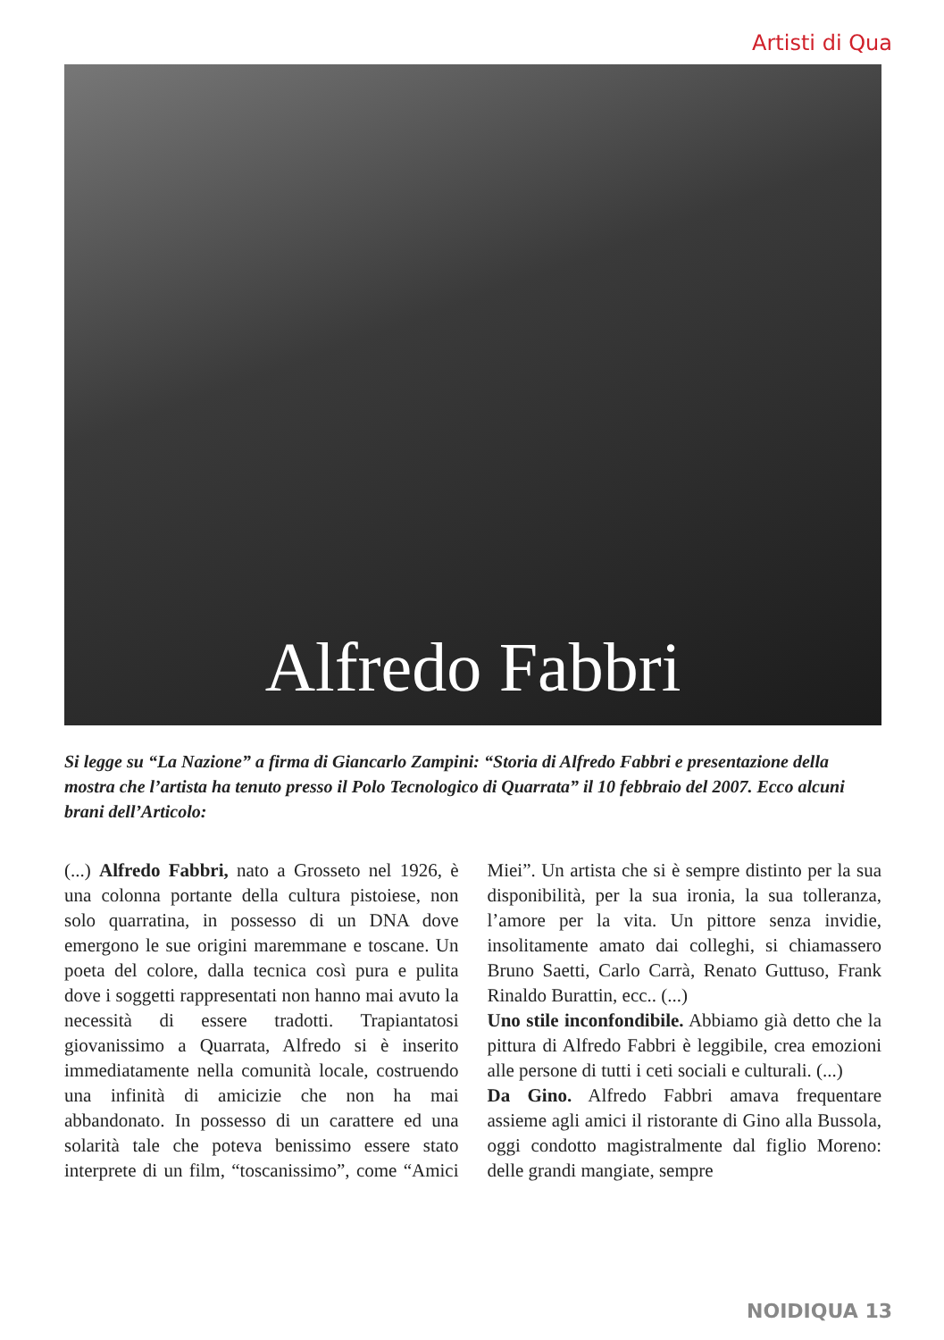Artisti di Qua
Alfredo Fabbri
Si legge su “La Nazione” a firma di Giancarlo Zampini: “Storia di Alfredo Fabbri e presentazione della mostra che l’artista ha tenuto presso il Polo Tecnologico di Quarrata” il 10 febbraio del 2007. Ecco alcuni brani dell’Articolo:
(...) Alfredo Fabbri, nato a Grosseto nel 1926, è una colonna portante della cultura pistoiese, non solo quarratina, in possesso di un DNA dove emergono le sue origini maremmane e toscane. Un poeta del colore, dalla tecnica così pura e pulita dove i soggetti rappresentati non hanno mai avuto la necessità di essere tradotti. Trapiantatosi giovanissimo a Quarrata, Alfredo si è inserito immediatamente nella comunità locale, costruendo una infinità di amicizie che non ha mai abbandonato. In possesso di un carattere ed una solarità tale che poteva benissimo essere stato interprete di un film, “toscanissimo”, come “Amici Miei”. Un artista che si è sempre distinto per la sua disponibilità, per la sua ironia, la sua tolleranza, l’amore per la vita. Un pittore senza invidie, insolitamente amato dai colleghi, si chiamassero Bruno Saetti, Carlo Carrà, Renato Guttuso, Frank Rinaldo Burattin, ecc.. (...)
Uno stile inconfondibile. Abbiamo già detto che la pittura di Alfredo Fabbri è leggibile, crea emozioni alle persone di tutti i ceti sociali e culturali. (...)
Da Gino. Alfredo Fabbri amava frequentare assieme agli amici il ristorante di Gino alla Bussola, oggi condotto magistralmente dal figlio Moreno: delle grandi mangiate, sempre
NOIDIQUA 13